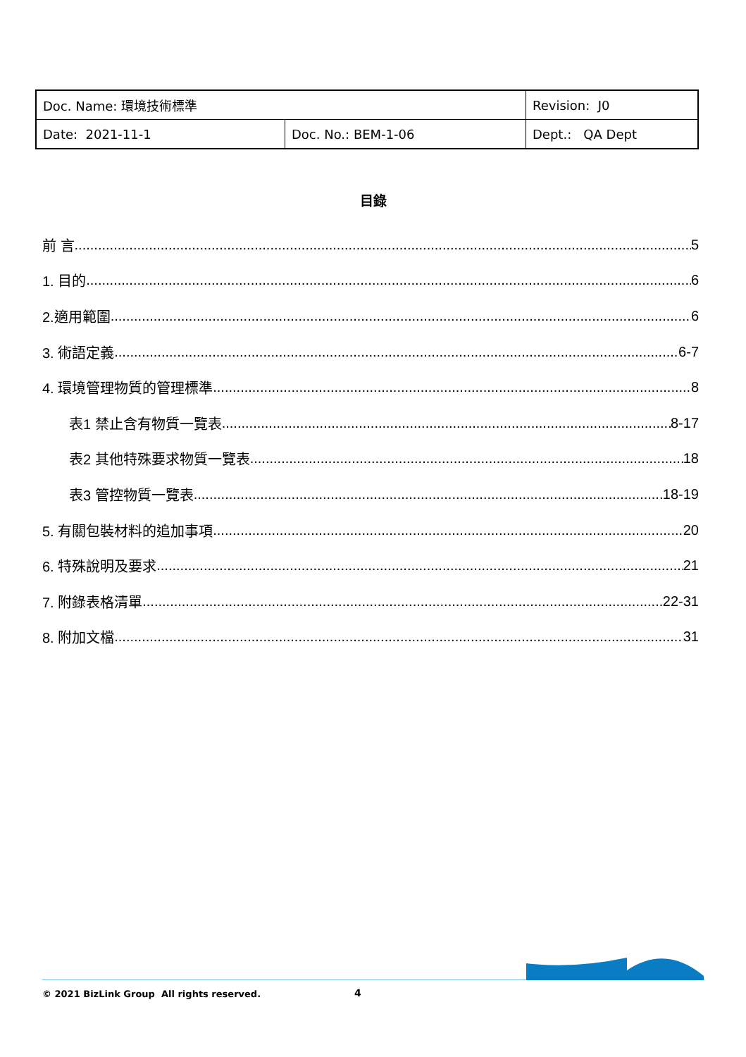| Doc. Name: 環境技術標準 | | Revision: J0 |
| Date: 2021-11-1 | Doc. No.: BEM-1-06 | Dept.: QA Dept |
目錄
前 言 5
1. 目的 6
2.適用範圍 6
3. 術語定義 6-7
4. 環境管理物質的管理標準 8
表1 禁止含有物質一覽表 8-17
表2 其他特殊要求物質一覽表 18
表3 管控物質一覽表 18-19
5. 有關包裝材料的追加事項 20
6. 特殊說明及要求 21
7. 附錄表格清單 22-31
8. 附加文檔 31
© 2021 BizLink Group All rights reserved.
4